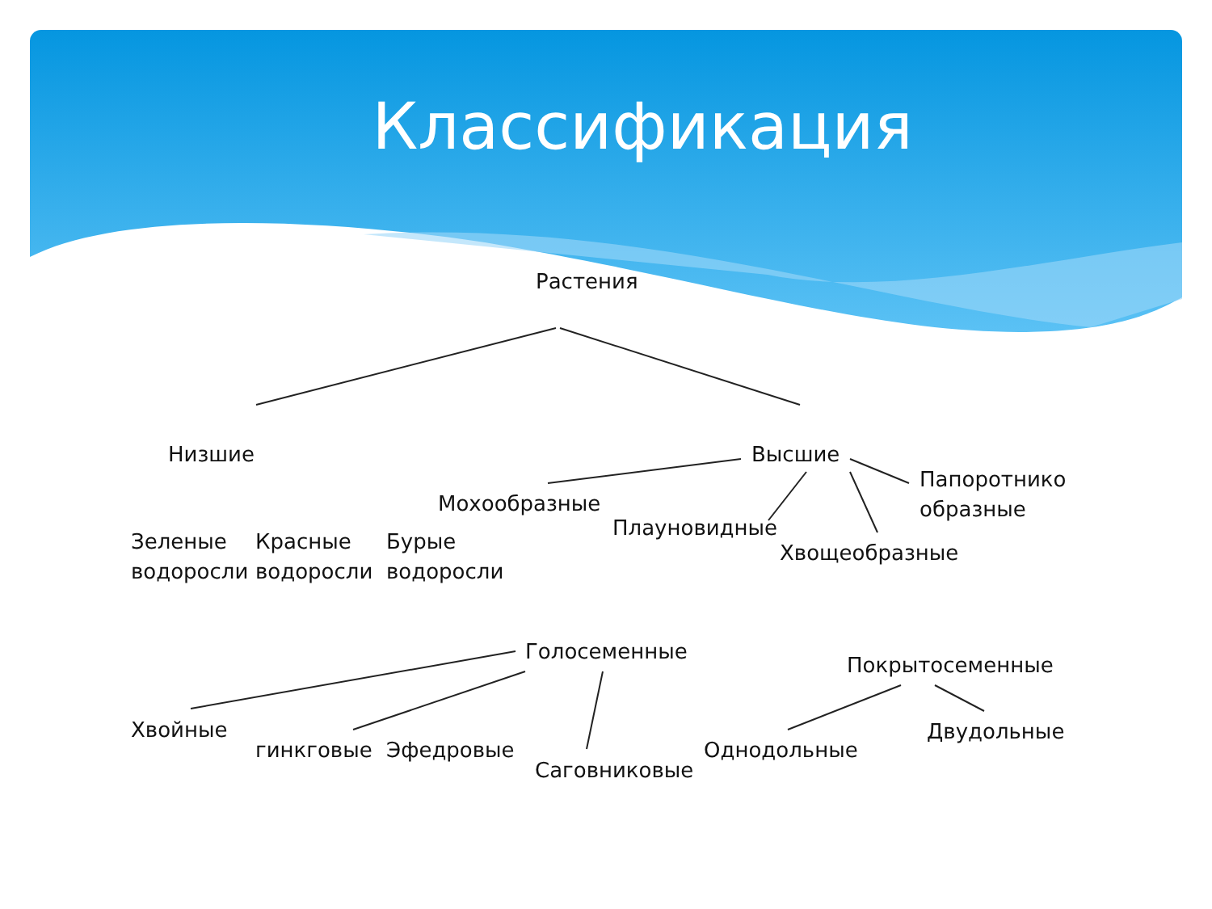Классификация
Растения
Низшие Высшие
Папоротнико
образные
Мохообразные
Плауновидные
Хвощеобразные
Зеленые
водоросли
Красные
водоросли
Бурые
водоросли
Голосеменные
Покрытосеменные
Хвойные
гинкговые Эфедровые
Саговниковые
Однодольные
Двудольные